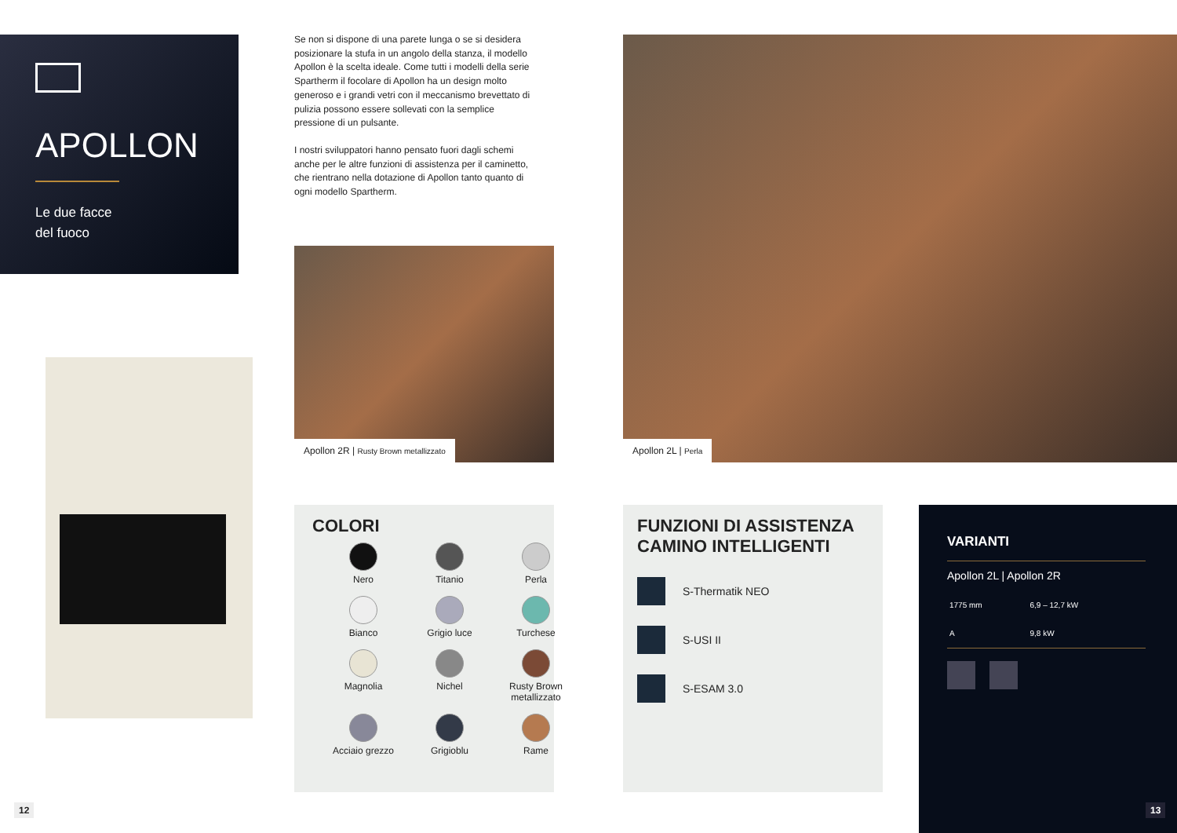APOLLON
Le due facce
del fuoco
Se non si dispone di una parete lunga o se si desidera posizionare la stufa in un angolo della stanza, il modello Apollon è la scelta ideale. Come tutti i modelli della serie Spartherm il focolare di Apollon ha un design molto generoso e i grandi vetri con il meccanismo brevettato di pulizia possono essere sollevati con la semplice pressione di un pulsante.
I nostri sviluppatori hanno pensato fuori dagli schemi anche per le altre funzioni di assistenza per il caminetto, che rientrano nella dotazione di Apollon tanto quanto di ogni modello Spartherm.
Apollon 2R | Rusty Brown metallizzato
Apollon 2L | Perla
COLORI
Nero
Titanio
Perla
Bianco
Grigio luce
Turchese
Magnolia
Nichel
Rusty Brown metallizzato
Acciaio grezzo
Grigioblu
Rame
FUNZIONI DI ASSISTENZA CAMINO INTELLIGENTI
S-Thermatik NEO
S-USI II
S-ESAM 3.0
VARIANTI
Apollon 2L | Apollon 2R
| 1775 mm | 6,9 – 12,7 kW |
| A | 9,8 kW |
12 13